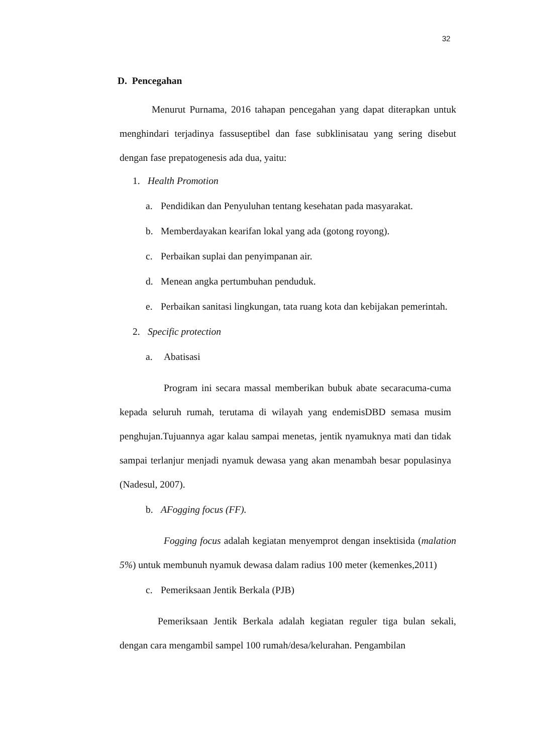32
D. Pencegahan
Menurut Purnama, 2016 tahapan pencegahan yang dapat diterapkan untuk menghindari terjadinya fassuseptibel dan fase subklinisatau yang sering disebut dengan fase prepatogenesis ada dua, yaitu:
1. Health Promotion
a. Pendidikan dan Penyuluhan tentang kesehatan pada masyarakat.
b. Memberdayakan kearifan lokal yang ada (gotong royong).
c. Perbaikan suplai dan penyimpanan air.
d. Menean angka pertumbuhan penduduk.
e. Perbaikan sanitasi lingkungan, tata ruang kota dan kebijakan pemerintah.
2. Specific protection
a. Abatisasi
Program ini secara massal memberikan bubuk abate secaracuma-cuma kepada seluruh rumah, terutama di wilayah yang endemisDBD semasa musim penghujan.Tujuannya agar kalau sampai menetas, jentik nyamuknya mati dan tidak sampai terlanjur menjadi nyamuk dewasa yang akan menambah besar populasinya (Nadesul, 2007).
b. AFogging focus (FF).
Fogging focus adalah kegiatan menyemprot dengan insektisida (malation 5%) untuk membunuh nyamuk dewasa dalam radius 100 meter (kemenkes,2011)
c. Pemeriksaan Jentik Berkala (PJB)
Pemeriksaan Jentik Berkala adalah kegiatan reguler tiga bulan sekali, dengan cara mengambil sampel 100 rumah/desa/kelurahan. Pengambilan